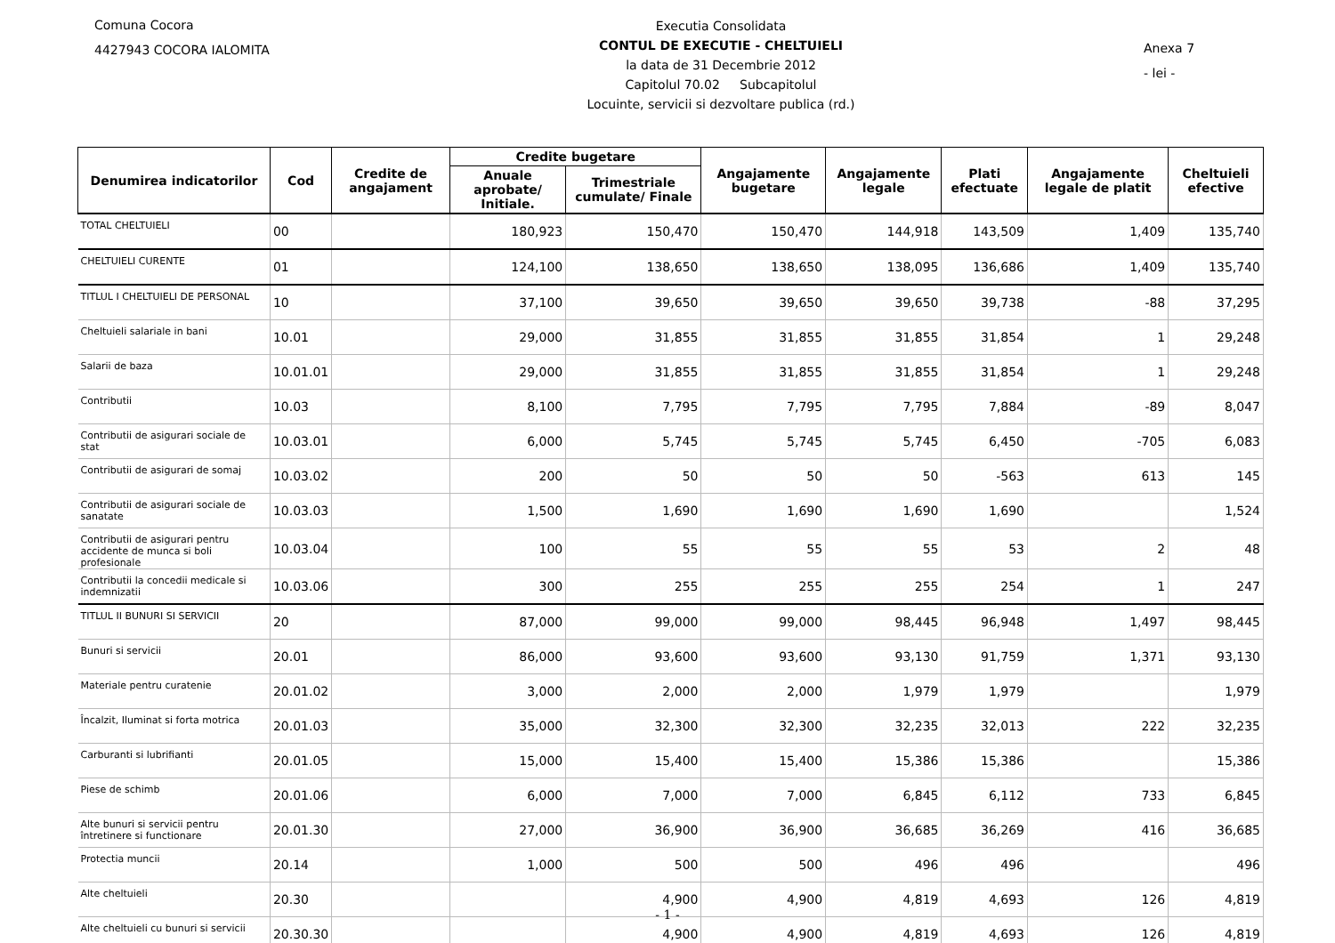Comuna Cocora
4427943 COCORA IALOMITA
Executia Consolidata
CONTUL DE EXECUTIE - CHELTUIELI
la data de 31 Decembrie 2012
Capitolul 70.02 Subcapitolul
Locuinte, servicii si dezvoltare publica (rd.)
Anexa 7
- lei -
| Denumirea indicatorilor | Cod | Credite de angajament | Credite bugetare | | Angajamente bugetare | Angajamente legale | Plati efectuate | Angajamente legale de platit | Cheltuieli efective |
| --- | --- | --- | --- | --- | --- | --- | --- | --- | --- |
| | | | Anuale aprobate/ Initiale. | Trimestriale cumulate/ Finale | | | | | |
| TOTAL CHELTUIELI | 00 | | 180,923 | 150,470 | 150,470 | 144,918 | 143,509 | 1,409 | 135,740 |
| CHELTUIELI CURENTE | 01 | | 124,100 | 138,650 | 138,650 | 138,095 | 136,686 | 1,409 | 135,740 |
| TITLUL I CHELTUIELI DE PERSONAL | 10 | | 37,100 | 39,650 | 39,650 | 39,650 | 39,738 | -88 | 37,295 |
| Cheltuieli salariale in bani | 10.01 | | 29,000 | 31,855 | 31,855 | 31,855 | 31,854 | 1 | 29,248 |
| Salarii de baza | 10.01.01 | | 29,000 | 31,855 | 31,855 | 31,855 | 31,854 | 1 | 29,248 |
| Contributii | 10.03 | | 8,100 | 7,795 | 7,795 | 7,795 | 7,884 | -89 | 8,047 |
| Contributii de asigurari sociale de stat | 10.03.01 | | 6,000 | 5,745 | 5,745 | 5,745 | 6,450 | -705 | 6,083 |
| Contributii de asigurari de somaj | 10.03.02 | | 200 | 50 | 50 | 50 | -563 | 613 | 145 |
| Contributii de asigurari sociale de sanatate | 10.03.03 | | 1,500 | 1,690 | 1,690 | 1,690 | 1,690 | | 1,524 |
| Contributii de asigurari pentru accidente de munca si boli profesionale | 10.03.04 | | 100 | 55 | 55 | 55 | 53 | 2 | 48 |
| Contributii la concedii medicale si indemnizatii | 10.03.06 | | 300 | 255 | 255 | 255 | 254 | 1 | 247 |
| TITLUL II BUNURI SI SERVICII | 20 | | 87,000 | 99,000 | 99,000 | 98,445 | 96,948 | 1,497 | 98,445 |
| Bunuri si servicii | 20.01 | | 86,000 | 93,600 | 93,600 | 93,130 | 91,759 | 1,371 | 93,130 |
| Materiale pentru curatenie | 20.01.02 | | 3,000 | 2,000 | 2,000 | 1,979 | 1,979 | | 1,979 |
| Încalzit, Iluminat si forta motrica | 20.01.03 | | 35,000 | 32,300 | 32,300 | 32,235 | 32,013 | 222 | 32,235 |
| Carburanti si lubrifianti | 20.01.05 | | 15,000 | 15,400 | 15,400 | 15,386 | 15,386 | | 15,386 |
| Piese de schimb | 20.01.06 | | 6,000 | 7,000 | 7,000 | 6,845 | 6,112 | 733 | 6,845 |
| Alte bunuri si servicii pentru întretinere si functionare | 20.01.30 | | 27,000 | 36,900 | 36,900 | 36,685 | 36,269 | 416 | 36,685 |
| Protectia muncii | 20.14 | | 1,000 | 500 | 500 | 496 | 496 | | 496 |
| Alte cheltuieli | 20.30 | | | 4,900 | 4,900 | 4,819 | 4,693 | 126 | 4,819 |
| Alte cheltuieli cu bunuri si servicii | 20.30.30 | | | 4,900 | 4,900 | 4,819 | 4,693 | 126 | 4,819 |
- 1 -